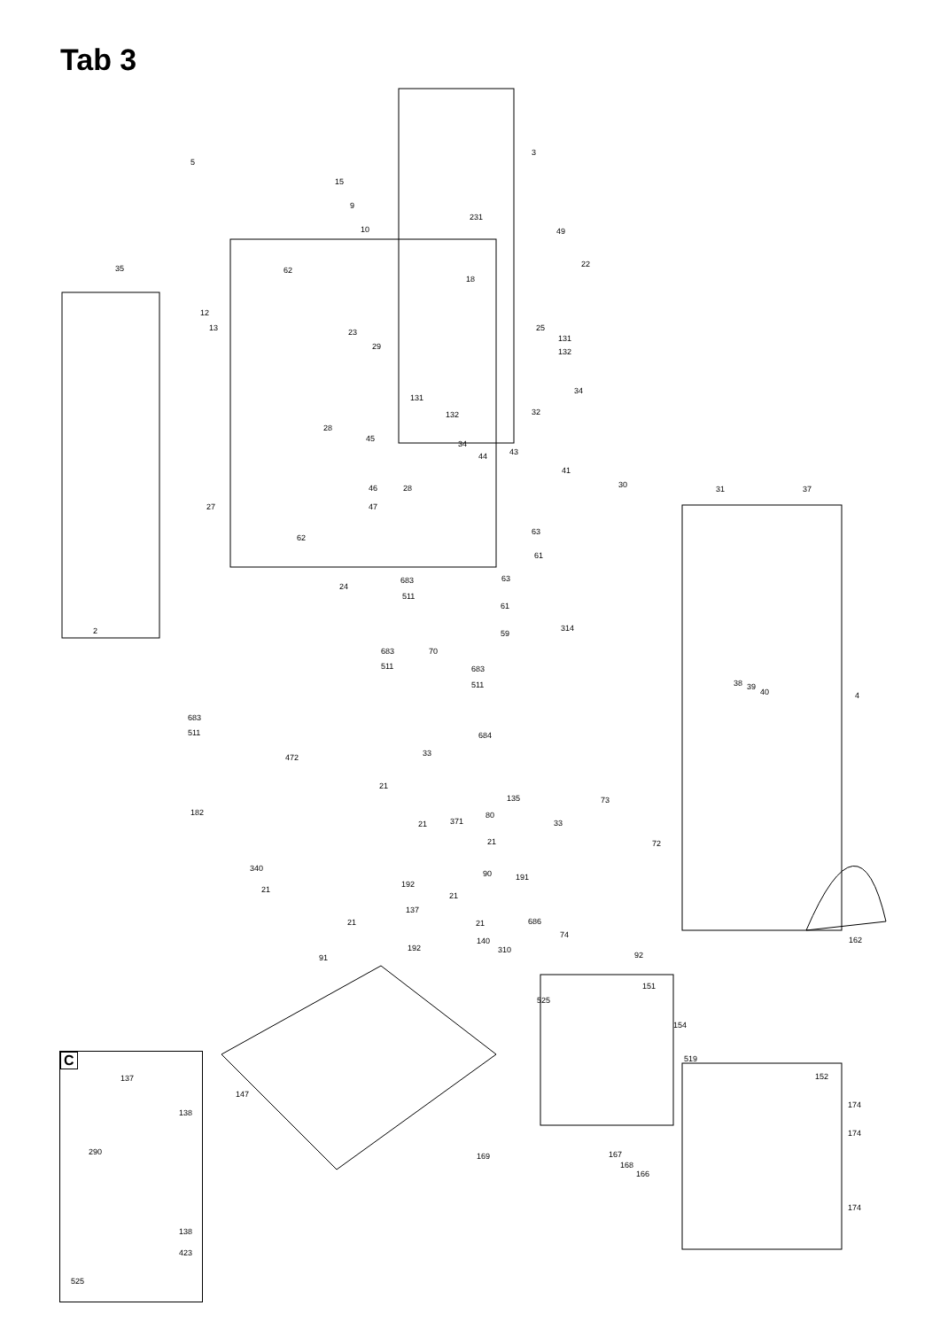Tab 3
5
15
9
10
3
231
49
22 35 62
18
12
13 23 25
131
132
29
34
131
132 32
28
45
34
43 44
41
28 46
47
30 31 37
27
62
63
63
61
24
683
511
61
314
59 2
683 70
511 683
511 38 39
40 4
683
511 684
33 472
21
135 73
182 80
371 21 33
72 21
340
90 191
192
21
21
137
21 686 21
74
192
140
310
91 92
162
151
525
154
519
152
147
174
174
169 167
168
166
174
C
137
138
290
138
423
525